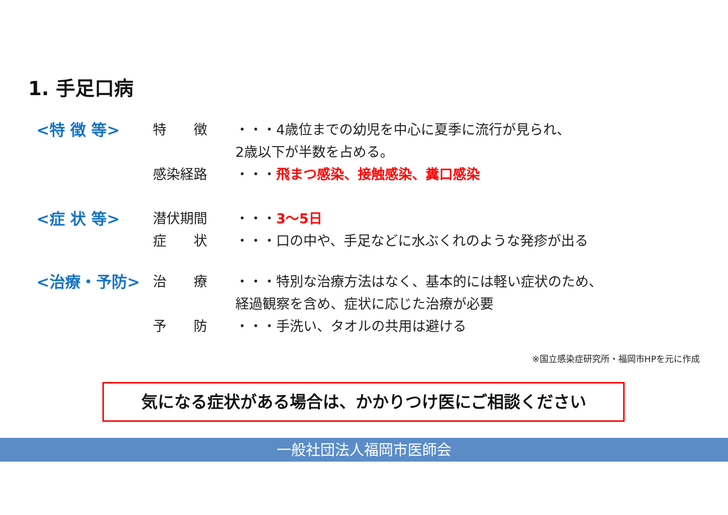1. 手足口病
<特 徴 等> 特　　徴 ・・・4歳位までの幼児を中心に夏季に流行が見られ、
2歳以下が半数を占める。
感染経路 ・・・飛まつ感染、接触感染、糞口感染
<症 状 等> 潜伏期間 ・・・3～5日
症　　状 ・・・口の中や、手足などに水ぶくれのような発疹が出る
<治療・予防> 治　　療 ・・・特別な治療方法はなく、基本的には軽い症状のため、
経過観察を含め、症状に応じた治療が必要
予　　防 ・・・手洗い、タオルの共用は避ける
※国立感染症研究所・福岡市HPを元に作成
気になる症状がある場合は、かかりつけ医にご相談ください
一般社団法人福岡市医師会